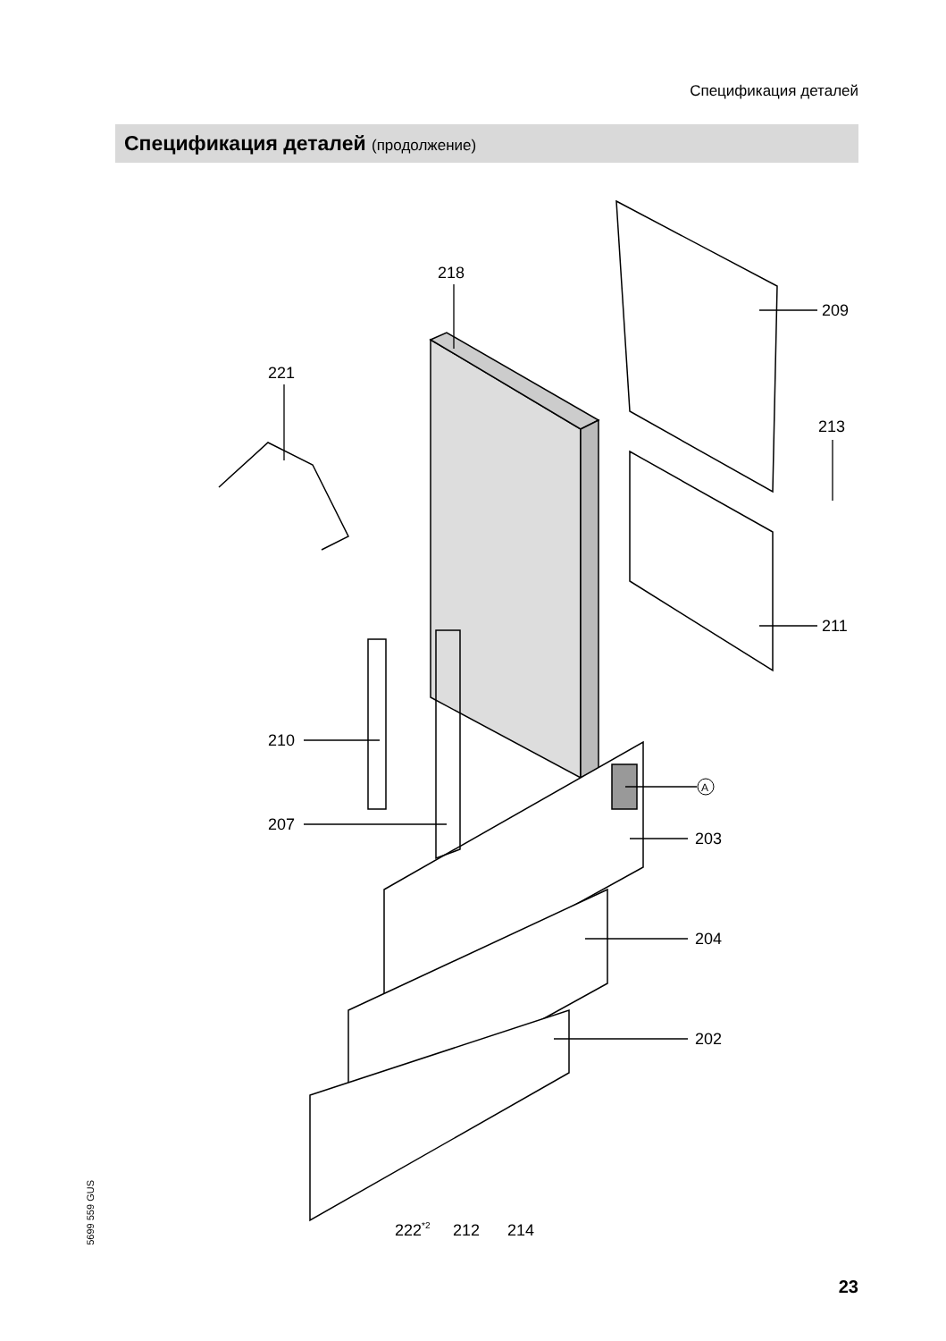Спецификация деталей
Спецификация деталей (продолжение)
221
218
209
213
211
210
207
A
203
204
202
222*2
212
214
5699 559 GUS
23